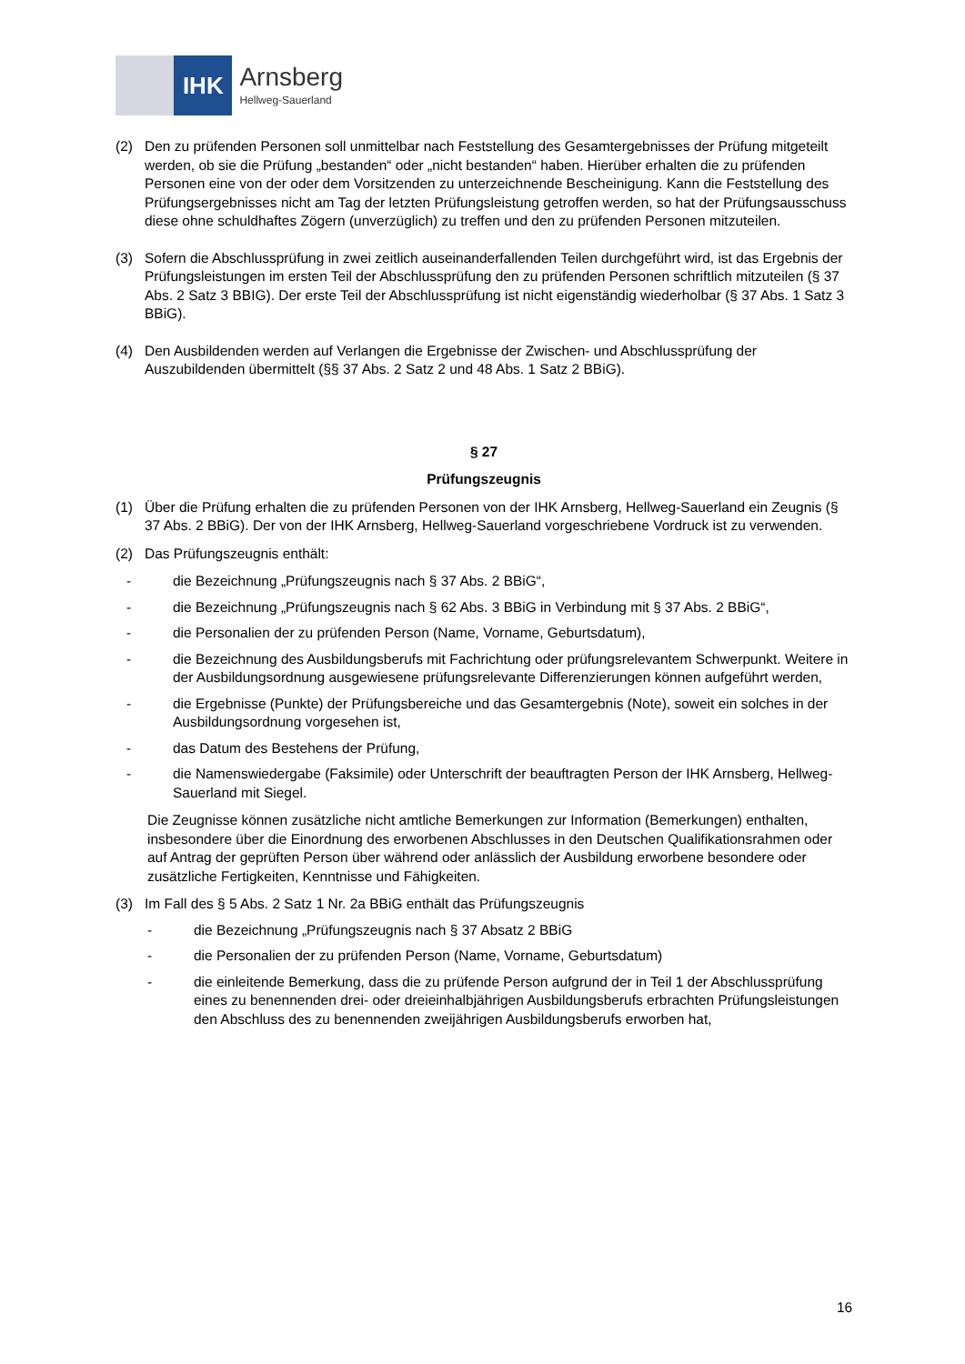IHK
Arnsberg
Hellweg-Sauerland
(2) Den zu prüfenden Personen soll unmittelbar nach Feststellung des Gesamtergebnisses der Prüfung mitgeteilt werden, ob sie die Prüfung „bestanden“ oder „nicht bestanden“ haben. Hierüber erhalten die zu prüfenden Personen eine von der oder dem Vorsitzenden zu unterzeichnende Bescheinigung. Kann die Feststellung des Prüfungsergebnisses nicht am Tag der letzten Prüfungsleistung getroffen werden, so hat der Prüfungsausschuss diese ohne schuldhaftes Zögern (unverzüglich) zu treffen und den zu prüfenden Personen mitzuteilen.
(3) Sofern die Abschlussprüfung in zwei zeitlich auseinanderfallenden Teilen durchgeführt wird, ist das Ergebnis der Prüfungsleistungen im ersten Teil der Abschlussprüfung den zu prüfenden Personen schriftlich mitzuteilen (§ 37 Abs. 2 Satz 3 BBIG). Der erste Teil der Abschlussprüfung ist nicht eigenständig wiederholbar (§ 37 Abs. 1 Satz 3 BBiG).
(4) Den Ausbildenden werden auf Verlangen die Ergebnisse der Zwischen- und Abschlussprüfung der Auszubildenden übermittelt (§§ 37 Abs. 2 Satz 2 und 48 Abs. 1 Satz 2 BBiG).
§ 27
Prüfungszeugnis
(1) Über die Prüfung erhalten die zu prüfenden Personen von der IHK Arnsberg, Hellweg-Sauerland ein Zeugnis (§ 37 Abs. 2 BBiG). Der von der IHK Arnsberg, Hellweg-Sauerland vorgeschriebene Vordruck ist zu verwenden.
(2) Das Prüfungszeugnis enthält:
- die Bezeichnung „Prüfungszeugnis nach § 37 Abs. 2 BBiG“,
- die Bezeichnung „Prüfungszeugnis nach § 62 Abs. 3 BBiG in Verbindung mit § 37 Abs. 2 BBiG“,
- die Personalien der zu prüfenden Person (Name, Vorname, Geburtsdatum),
- die Bezeichnung des Ausbildungsberufs mit Fachrichtung oder prüfungsrelevantem Schwerpunkt. Weitere in der Ausbildungsordnung ausgewiesene prüfungsrelevante Differenzierungen können aufgeführt werden,
- die Ergebnisse (Punkte) der Prüfungsbereiche und das Gesamtergebnis (Note), soweit ein solches in der Ausbildungsordnung vorgesehen ist,
- das Datum des Bestehens der Prüfung,
- die Namenswiedergabe (Faksimile) oder Unterschrift der beauftragten Person der IHK Arnsberg, Hellweg-Sauerland mit Siegel.
Die Zeugnisse können zusätzliche nicht amtliche Bemerkungen zur Information (Bemerkungen) enthalten, insbesondere über die Einordnung des erworbenen Abschlusses in den Deutschen Qualifikationsrahmen oder auf Antrag der geprüften Person über während oder anlässlich der Ausbildung erworbene besondere oder zusätzliche Fertigkeiten, Kenntnisse und Fähigkeiten.
(3) Im Fall des § 5 Abs. 2 Satz 1 Nr. 2a BBiG enthält das Prüfungszeugnis
- die Bezeichnung „Prüfungszeugnis nach § 37 Absatz 2 BBiG
- die Personalien der zu prüfenden Person (Name, Vorname, Geburtsdatum)
- die einleitende Bemerkung, dass die zu prüfende Person aufgrund der in Teil 1 der Abschlussprüfung eines zu benennenden drei- oder dreieinhalbjährigen Ausbildungsberufs erbrachten Prüfungsleistungen den Abschluss des zu benennenden zweijährigen Ausbildungsberufs erworben hat,
16